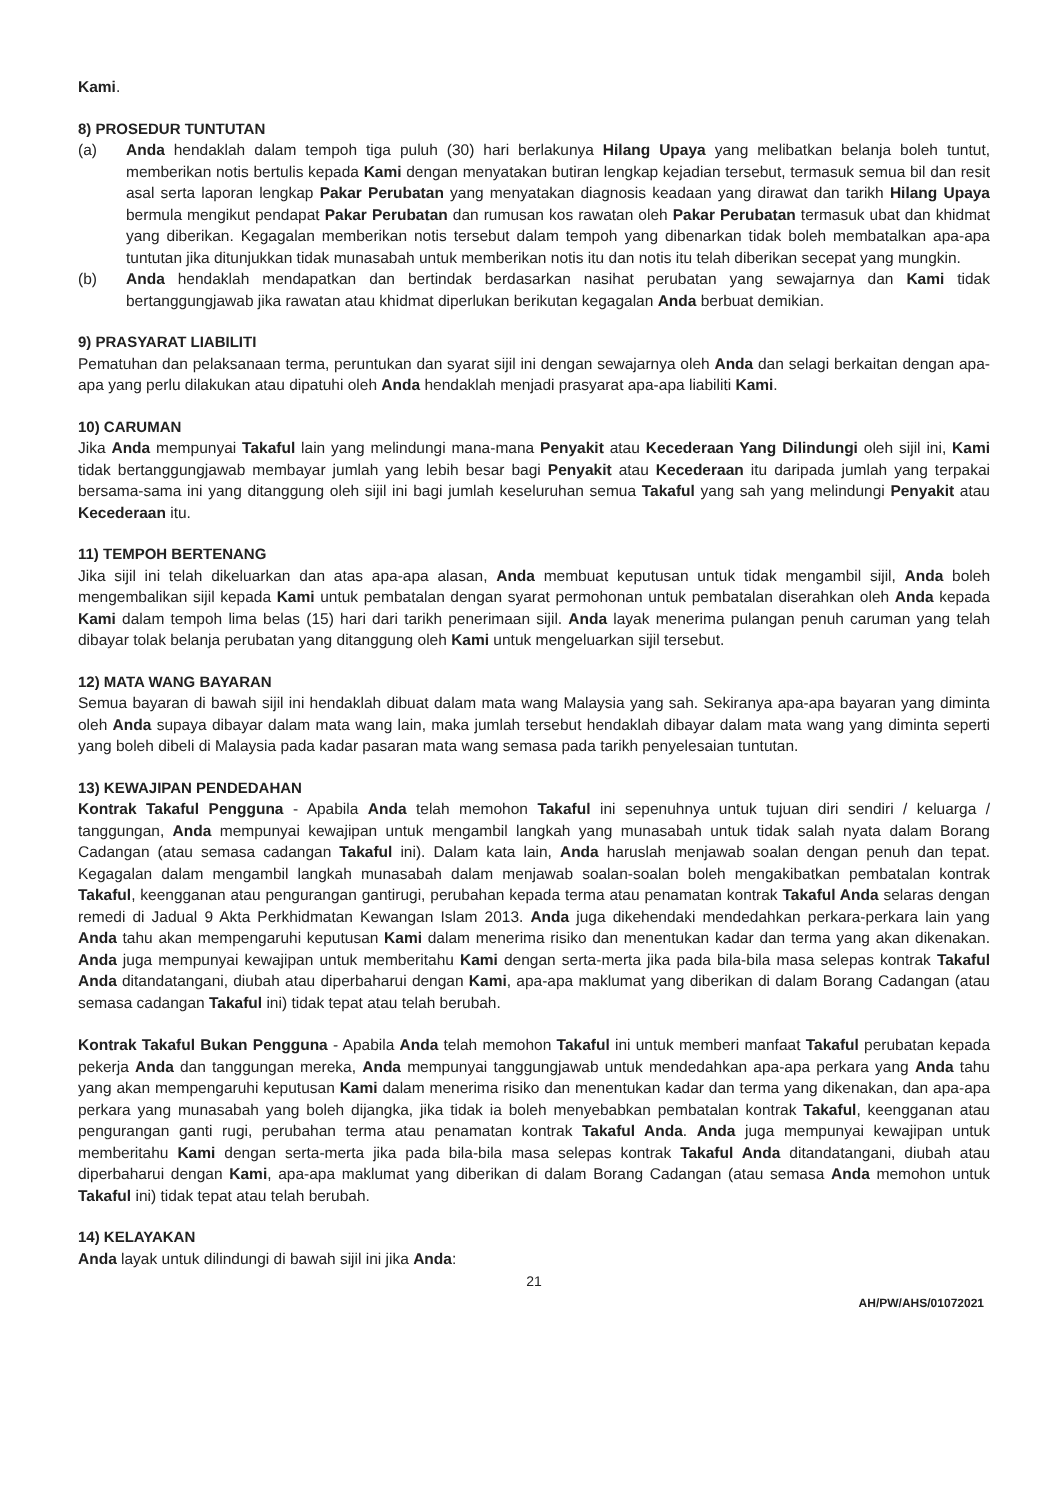Kami.
8) PROSEDUR TUNTUTAN
(a) Anda hendaklah dalam tempoh tiga puluh (30) hari berlakunya Hilang Upaya yang melibatkan belanja boleh tuntut, memberikan notis bertulis kepada Kami dengan menyatakan butiran lengkap kejadian tersebut, termasuk semua bil dan resit asal serta laporan lengkap Pakar Perubatan yang menyatakan diagnosis keadaan yang dirawat dan tarikh Hilang Upaya bermula mengikut pendapat Pakar Perubatan dan rumusan kos rawatan oleh Pakar Perubatan termasuk ubat dan khidmat yang diberikan. Kegagalan memberikan notis tersebut dalam tempoh yang dibenarkan tidak boleh membatalkan apa-apa tuntutan jika ditunjukkan tidak munasabah untuk memberikan notis itu dan notis itu telah diberikan secepat yang mungkin.
(b) Anda hendaklah mendapatkan dan bertindak berdasarkan nasihat perubatan yang sewajarnya dan Kami tidak bertanggungjawab jika rawatan atau khidmat diperlukan berikutan kegagalan Anda berbuat demikian.
9) PRASYARAT LIABILITI
Pematuhan dan pelaksanaan terma, peruntukan dan syarat sijil ini dengan sewajarnya oleh Anda dan selagi berkaitan dengan apa-apa yang perlu dilakukan atau dipatuhi oleh Anda hendaklah menjadi prasyarat apa-apa liabiliti Kami.
10) CARUMAN
Jika Anda mempunyai Takaful lain yang melindungi mana-mana Penyakit atau Kecederaan Yang Dilindungi oleh sijil ini, Kami tidak bertanggungjawab membayar jumlah yang lebih besar bagi Penyakit atau Kecederaan itu daripada jumlah yang terpakai bersama-sama ini yang ditanggung oleh sijil ini bagi jumlah keseluruhan semua Takaful yang sah yang melindungi Penyakit atau Kecederaan itu.
11) TEMPOH BERTENANG
Jika sijil ini telah dikeluarkan dan atas apa-apa alasan, Anda membuat keputusan untuk tidak mengambil sijil, Anda boleh mengembalikan sijil kepada Kami untuk pembatalan dengan syarat permohonan untuk pembatalan diserahkan oleh Anda kepada Kami dalam tempoh lima belas (15) hari dari tarikh penerimaan sijil. Anda layak menerima pulangan penuh caruman yang telah dibayar tolak belanja perubatan yang ditanggung oleh Kami untuk mengeluarkan sijil tersebut.
12) MATA WANG BAYARAN
Semua bayaran di bawah sijil ini hendaklah dibuat dalam mata wang Malaysia yang sah. Sekiranya apa-apa bayaran yang diminta oleh Anda supaya dibayar dalam mata wang lain, maka jumlah tersebut hendaklah dibayar dalam mata wang yang diminta seperti yang boleh dibeli di Malaysia pada kadar pasaran mata wang semasa pada tarikh penyelesaian tuntutan.
13) KEWAJIPAN PENDEDAHAN
Kontrak Takaful Pengguna - Apabila Anda telah memohon Takaful ini sepenuhnya untuk tujuan diri sendiri / keluarga / tanggungan, Anda mempunyai kewajipan untuk mengambil langkah yang munasabah untuk tidak salah nyata dalam Borang Cadangan (atau semasa cadangan Takaful ini). Dalam kata lain, Anda haruslah menjawab soalan dengan penuh dan tepat. Kegagalan dalam mengambil langkah munasabah dalam menjawab soalan-soalan boleh mengakibatkan pembatalan kontrak Takaful, keengganan atau pengurangan gantirugi, perubahan kepada terma atau penamatan kontrak Takaful Anda selaras dengan remedi di Jadual 9 Akta Perkhidmatan Kewangan Islam 2013. Anda juga dikehendaki mendedahkan perkara-perkara lain yang Anda tahu akan mempengaruhi keputusan Kami dalam menerima risiko dan menentukan kadar dan terma yang akan dikenakan. Anda juga mempunyai kewajipan untuk memberitahu Kami dengan serta-merta jika pada bila-bila masa selepas kontrak Takaful Anda ditandatangani, diubah atau diperbaharui dengan Kami, apa-apa maklumat yang diberikan di dalam Borang Cadangan (atau semasa cadangan Takaful ini) tidak tepat atau telah berubah.
Kontrak Takaful Bukan Pengguna - Apabila Anda telah memohon Takaful ini untuk memberi manfaat Takaful perubatan kepada pekerja Anda dan tanggungan mereka, Anda mempunyai tanggungjawab untuk mendedahkan apa-apa perkara yang Anda tahu yang akan mempengaruhi keputusan Kami dalam menerima risiko dan menentukan kadar dan terma yang dikenakan, dan apa-apa perkara yang munasabah yang boleh dijangka, jika tidak ia boleh menyebabkan pembatalan kontrak Takaful, keengganan atau pengurangan ganti rugi, perubahan terma atau penamatan kontrak Takaful Anda. Anda juga mempunyai kewajipan untuk memberitahu Kami dengan serta-merta jika pada bila-bila masa selepas kontrak Takaful Anda ditandatangani, diubah atau diperbaharui dengan Kami, apa-apa maklumat yang diberikan di dalam Borang Cadangan (atau semasa Anda memohon untuk Takaful ini) tidak tepat atau telah berubah.
14) KELAYAKAN
Anda layak untuk dilindungi di bawah sijil ini jika Anda:
21
AH/PW/AHS/01072021